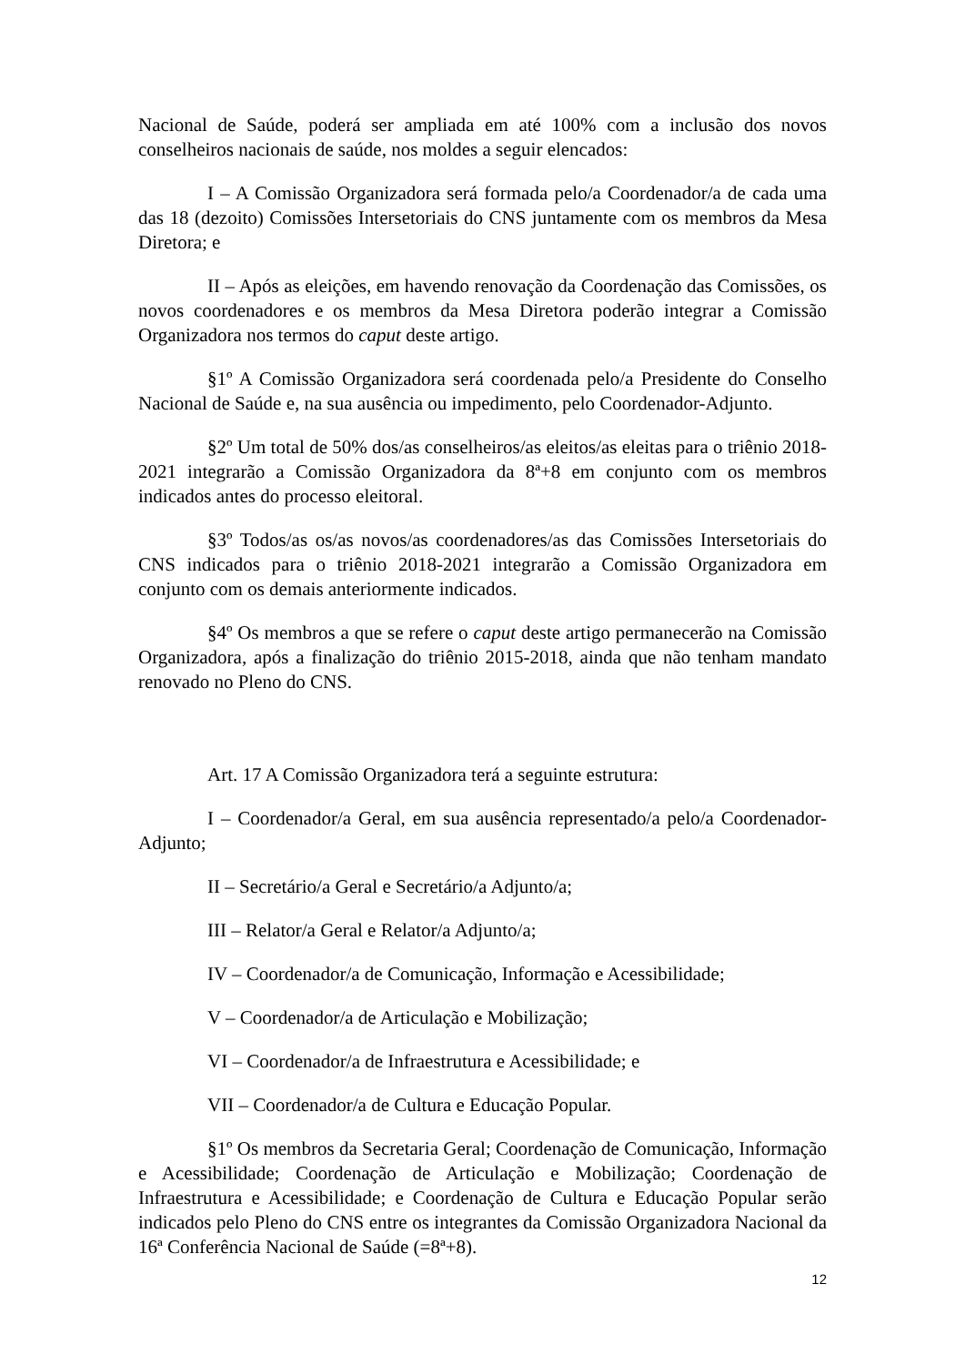Nacional de Saúde, poderá ser ampliada em até 100% com a inclusão dos novos conselheiros nacionais de saúde, nos moldes a seguir elencados:
I – A Comissão Organizadora será formada pelo/a Coordenador/a de cada uma das 18 (dezoito) Comissões Intersetoriais do CNS juntamente com os membros da Mesa Diretora; e
II – Após as eleições, em havendo renovação da Coordenação das Comissões, os novos coordenadores e os membros da Mesa Diretora poderão integrar a Comissão Organizadora nos termos do caput deste artigo.
§1º A Comissão Organizadora será coordenada pelo/a Presidente do Conselho Nacional de Saúde e, na sua ausência ou impedimento, pelo Coordenador-Adjunto.
§2º Um total de 50% dos/as conselheiros/as eleitos/as eleitas para o triênio 2018-2021 integrarão a Comissão Organizadora da 8ª+8 em conjunto com os membros indicados antes do processo eleitoral.
§3º Todos/as os/as novos/as coordenadores/as das Comissões Intersetoriais do CNS indicados para o triênio 2018-2021 integrarão a Comissão Organizadora em conjunto com os demais anteriormente indicados.
§4º Os membros a que se refere o caput deste artigo permanecerão na Comissão Organizadora, após a finalização do triênio 2015-2018, ainda que não tenham mandato renovado no Pleno do CNS.
Art. 17 A Comissão Organizadora terá a seguinte estrutura:
I – Coordenador/a Geral, em sua ausência representado/a pelo/a Coordenador-Adjunto;
II – Secretário/a Geral e Secretário/a Adjunto/a;
III – Relator/a Geral e Relator/a Adjunto/a;
IV – Coordenador/a de Comunicação, Informação e Acessibilidade;
V – Coordenador/a de Articulação e Mobilização;
VI – Coordenador/a de Infraestrutura e Acessibilidade; e
VII – Coordenador/a de Cultura e Educação Popular.
§1º Os membros da Secretaria Geral; Coordenação de Comunicação, Informação e Acessibilidade; Coordenação de Articulação e Mobilização; Coordenação de Infraestrutura e Acessibilidade; e Coordenação de Cultura e Educação Popular serão indicados pelo Pleno do CNS entre os integrantes da Comissão Organizadora Nacional da 16ª Conferência Nacional de Saúde (=8ª+8).
12